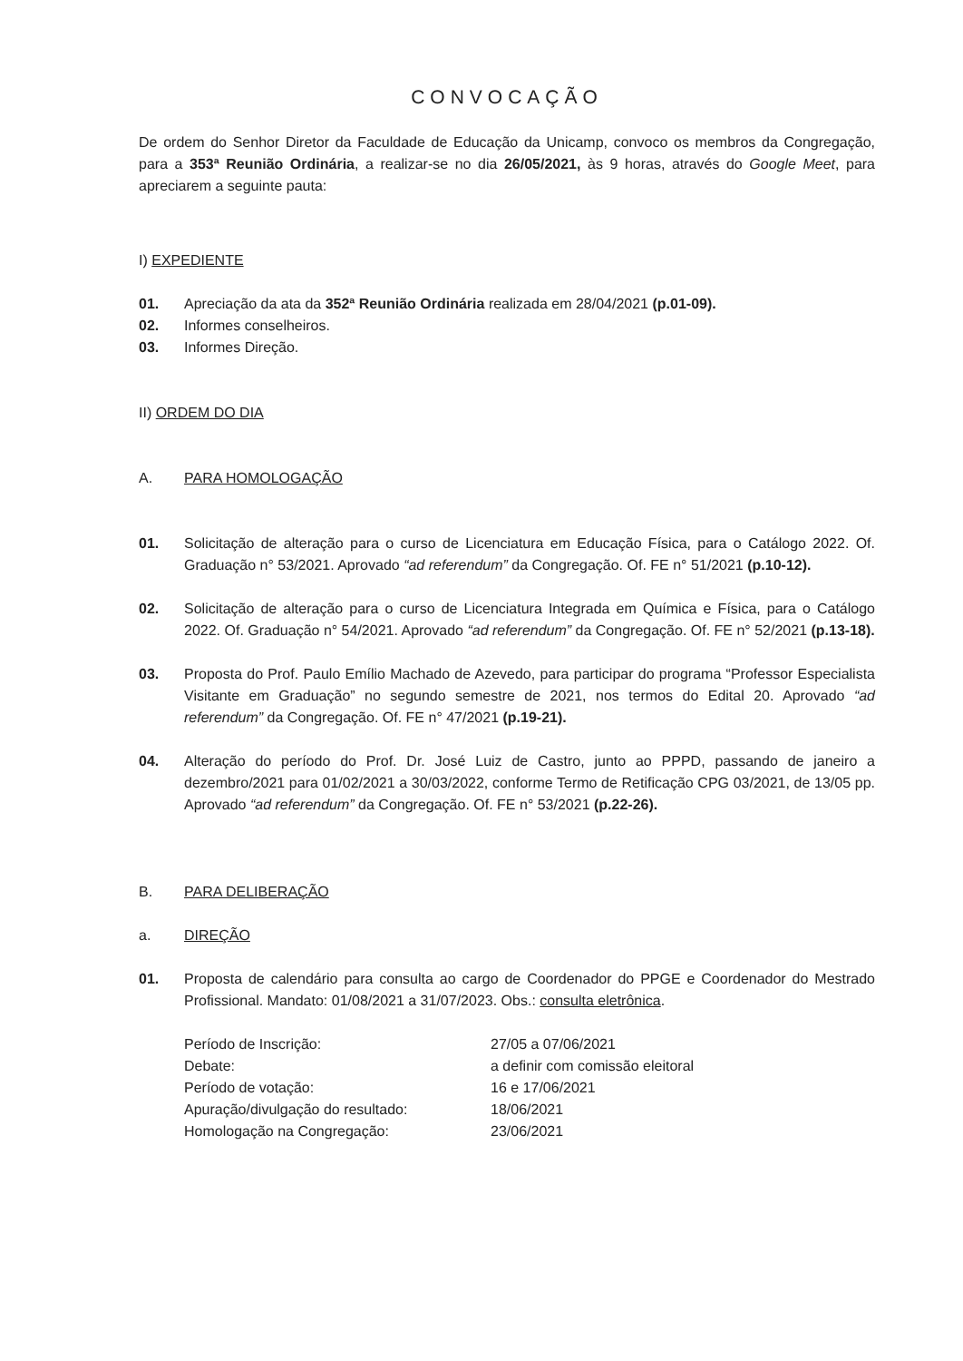CONVOCAÇÃO
De ordem do Senhor Diretor da Faculdade de Educação da Unicamp, convoco os membros da Congregação, para a 353ª Reunião Ordinária, a realizar-se no dia 26/05/2021, às 9 horas, através do Google Meet, para apreciarem a seguinte pauta:
I) EXPEDIENTE
01. Apreciação da ata da 352ª Reunião Ordinária realizada em 28/04/2021 (p.01-09).
02. Informes conselheiros.
03. Informes Direção.
II) ORDEM DO DIA
A. PARA HOMOLOGAÇÃO
01. Solicitação de alteração para o curso de Licenciatura em Educação Física, para o Catálogo 2022. Of. Graduação n° 53/2021. Aprovado “ad referendum” da Congregação. Of. FE n° 51/2021 (p.10-12).
02. Solicitação de alteração para o curso de Licenciatura Integrada em Química e Física, para o Catálogo 2022. Of. Graduação n° 54/2021. Aprovado “ad referendum” da Congregação. Of. FE n° 52/2021 (p.13-18).
03. Proposta do Prof. Paulo Emílio Machado de Azevedo, para participar do programa “Professor Especialista Visitante em Graduação” no segundo semestre de 2021, nos termos do Edital 20. Aprovado “ad referendum” da Congregação. Of. FE n° 47/2021 (p.19-21).
04. Alteração do período do Prof. Dr. José Luiz de Castro, junto ao PPPD, passando de janeiro a dezembro/2021 para 01/02/2021 a 30/03/2022, conforme Termo de Retificação CPG 03/2021, de 13/05 pp. Aprovado “ad referendum” da Congregação. Of. FE n° 53/2021 (p.22-26).
B. PARA DELIBERAÇÃO
a. DIREÇÃO
01. Proposta de calendário para consulta ao cargo de Coordenador do PPGE e Coordenador do Mestrado Profissional. Mandato: 01/08/2021 a 31/07/2023. Obs.: consulta eletrônica.
| Período de Inscrição: | 27/05 a 07/06/2021 |
| Debate: | a definir com comissão eleitoral |
| Período de votação: | 16 e 17/06/2021 |
| Apuração/divulgação do resultado: | 18/06/2021 |
| Homologação na Congregação: | 23/06/2021 |